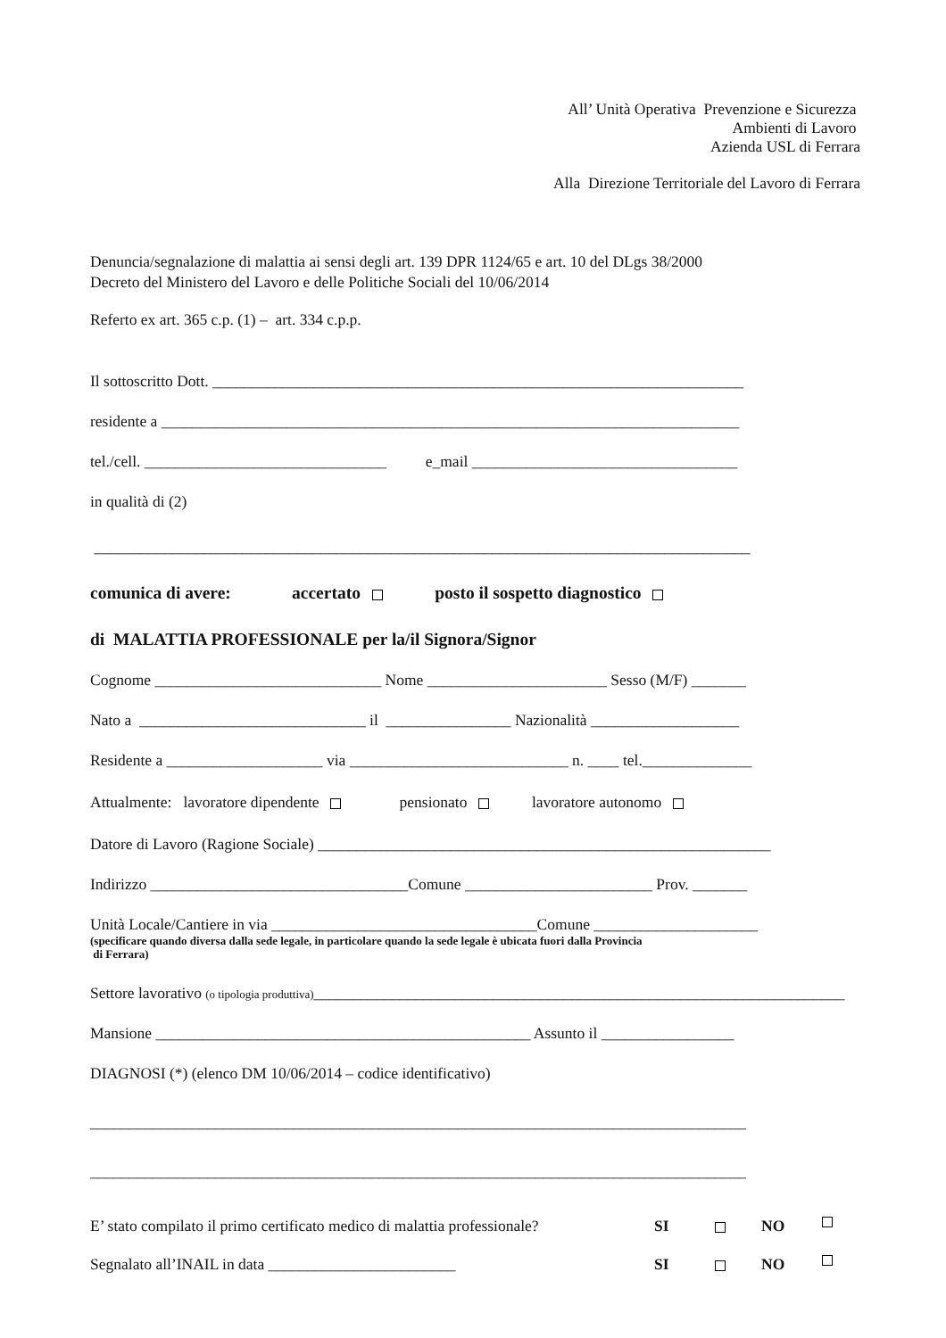All’ Unità Operativa Prevenzione e Sicurezza
Ambienti di Lavoro
Azienda USL di Ferrara
Alla Direzione Territoriale del Lavoro di Ferrara
Denuncia/segnalazione di malattia ai sensi degli art. 139 DPR 1124/65 e art. 10 del DLgs 38/2000
Decreto del Ministero del Lavoro e delle Politiche Sociali del 10/06/2014
Referto ex art. 365 c.p. (1) – art. 334 c.p.p.
Il sottoscritto Dott. ____________________________________________________________________
residente a __________________________________________________________________________
tel./cell. _______________________________ e_mail __________________________________
in qualità di (2)
____________________________________________________________________________________
comunica di avere: accertato posto il sospetto diagnostico
di MALATTIA PROFESSIONALE per la/il Signora/Signor
Cognome _____________________________ Nome _______________________ Sesso (M/F) _______
Nato a _____________________________ il ________________ Nazionalità ___________________
Residente a ____________________ via ____________________________ n. ____ tel.______________
Attualmente: lavoratore dipendente pensionato lavoratore autonomo
Datore di Lavoro (Ragione Sociale) __________________________________________________________
Indirizzo _________________________________Comune ________________________ Prov. _______
Unità Locale/Cantiere in via __________________________________Comune _____________________
(specificare quando diversa dalla sede legale, in particolare quando la sede legale è ubicata fuori dalla Provincia
di Ferrara)
Settore lavorativo (o tipologia produttiva)____________________________________________________________________
Mansione ________________________________________________ Assunto il _________________
DIAGNOSI (*) (elenco DM 10/06/2014 – codice identificativo)
____________________________________________________________________________________
____________________________________________________________________________________
E’ stato compilato il primo certificato medico di malattia professionale? SI NO
Segnalato all’INAIL in data ________________________ SI NO